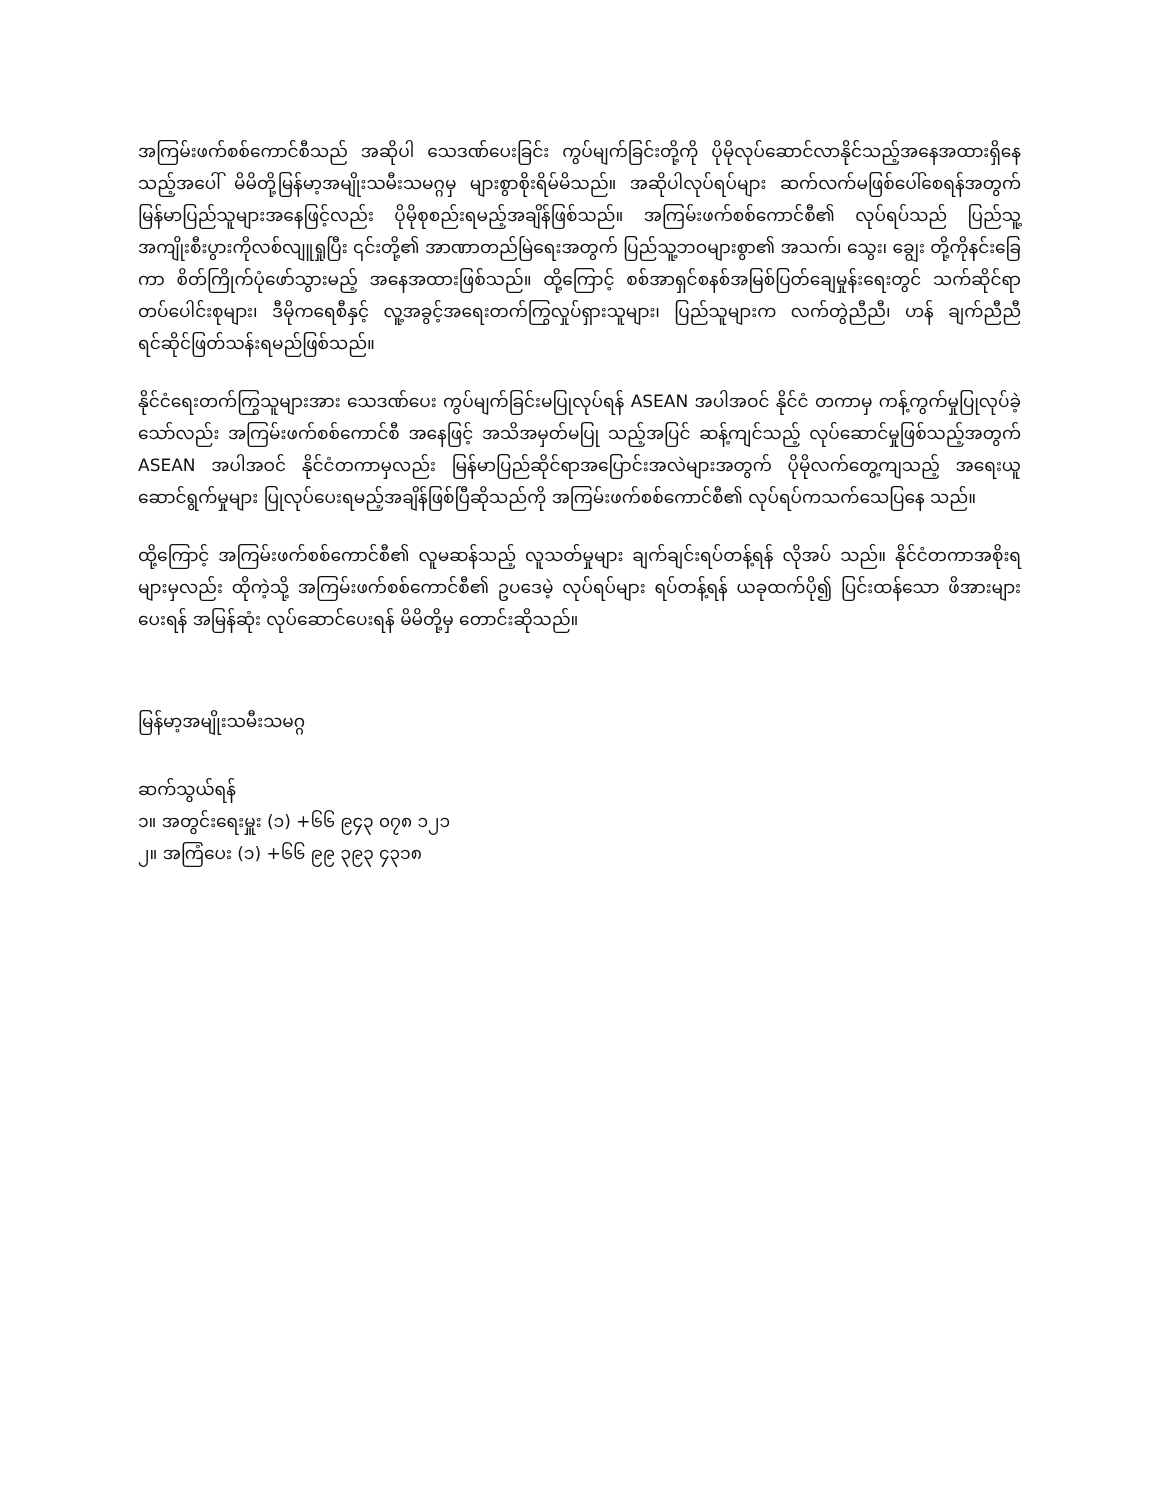အကြမ်းဖက်စစ်ကောင်စီသည် အဆိုပါ သေဒဏ်ပေးခြင်း ကွပ်မျက်ခြင်းတို့ကို ပိုမိုလုပ်ဆောင်လာနိုင်သည့်အနေအထားရှိနေသည့်အပေါ် မိမိတို့မြန်မာ့အမျိုးသမီးသမဂ္ဂမှ များစွာစိုးရိမ်မိသည်။ အဆိုပါလုပ်ရပ်များ ဆက်လက်မဖြစ်ပေါ်စေရန်အတွက် မြန်မာပြည်သူများအနေဖြင့်လည်း ပိုမိုစုစည်းရမည့်အချိန်ဖြစ်သည်။ အကြမ်းဖက်စစ်ကောင်စီ၏ လုပ်ရပ်သည် ပြည်သူ့အကျိုးစီးပွားကိုလစ်လျူရှုပြီး ၎င်းတို့၏ အာဏာတည်မြဲရေးအတွက် ပြည်သူ့ဘဝများစွာ၏ အသက်၊ သွေး၊ ချွေး တို့ကိုနင်းခြေကာ စိတ်ကြိုက်ပုံဖော်သွားမည့် အနေအထားဖြစ်သည်။ ထို့ကြောင့် စစ်အာရှင်စနစ်အမြစ်ပြတ်ချေမှုန်းရေးတွင် သက်ဆိုင်ရာ တပ်ပေါင်းစုများ၊ ဒီမိုကရေစီနှင့် လူ့အခွင့်အရေးတက်ကြွလှုပ်ရှားသူများ၊ ပြည်သူများက လက်တွဲညီညီ၊ ဟန် ချက်ညီညီ ရင်ဆိုင်ဖြတ်သန်းရမည်ဖြစ်သည်။
နိုင်ငံရေးတက်ကြွသူများအား သေဒဏ်ပေး ကွပ်မျက်ခြင်းမပြုလုပ်ရန် ASEAN အပါအဝင် နိုင်ငံ တကာမှ ကန့်ကွက်မှုပြုလုပ်ခဲ့သော်လည်း အကြမ်းဖက်စစ်ကောင်စီ အနေဖြင့် အသိအမှတ်မပြု သည့်အပြင် ဆန့်ကျင်သည့် လုပ်ဆောင်မှုဖြစ်သည့်အတွက် ASEAN အပါအဝင် နိုင်ငံတကာမှလည်း မြန်မာပြည်ဆိုင်ရာအပြောင်းအလဲများအတွက် ပိုမိုလက်တွေ့ကျသည့် အရေးယူ ဆောင်ရွက်မှုများ ပြုလုပ်ပေးရမည့်အချိန်ဖြစ်ပြီဆိုသည်ကို အကြမ်းဖက်စစ်ကောင်စီ၏ လုပ်ရပ်ကသက်သေပြနေ သည်။
ထို့ကြောင့် အကြမ်းဖက်စစ်ကောင်စီ၏ လူမဆန်သည့် လူသတ်မှုများ ချက်ချင်းရပ်တန့်ရန် လိုအပ် သည်။ နိုင်ငံတကာအစိုးရများမှလည်း ထိုကဲ့သို့ အကြမ်းဖက်စစ်ကောင်စီ၏ ဥပဒေမဲ့ လုပ်ရပ်များ ရပ်တန့်ရန် ယခုထက်ပို၍ ပြင်းထန်သော ဖိအားများပေးရန် အမြန်ဆုံး လုပ်ဆောင်ပေးရန် မိမိတို့မှ တောင်းဆိုသည်။
မြန်မာ့အမျိုးသမီးသမဂ္ဂ
ဆက်သွယ်ရန်
၁။ အတွင်းရေးမှူး (၁) +၆၆ ၉၄၃ ၀၇၈ ၁၂၁
၂။ အကြံပေး (၁) +၆၆ ၉၉ ၃၉၃ ၄၃၁၈